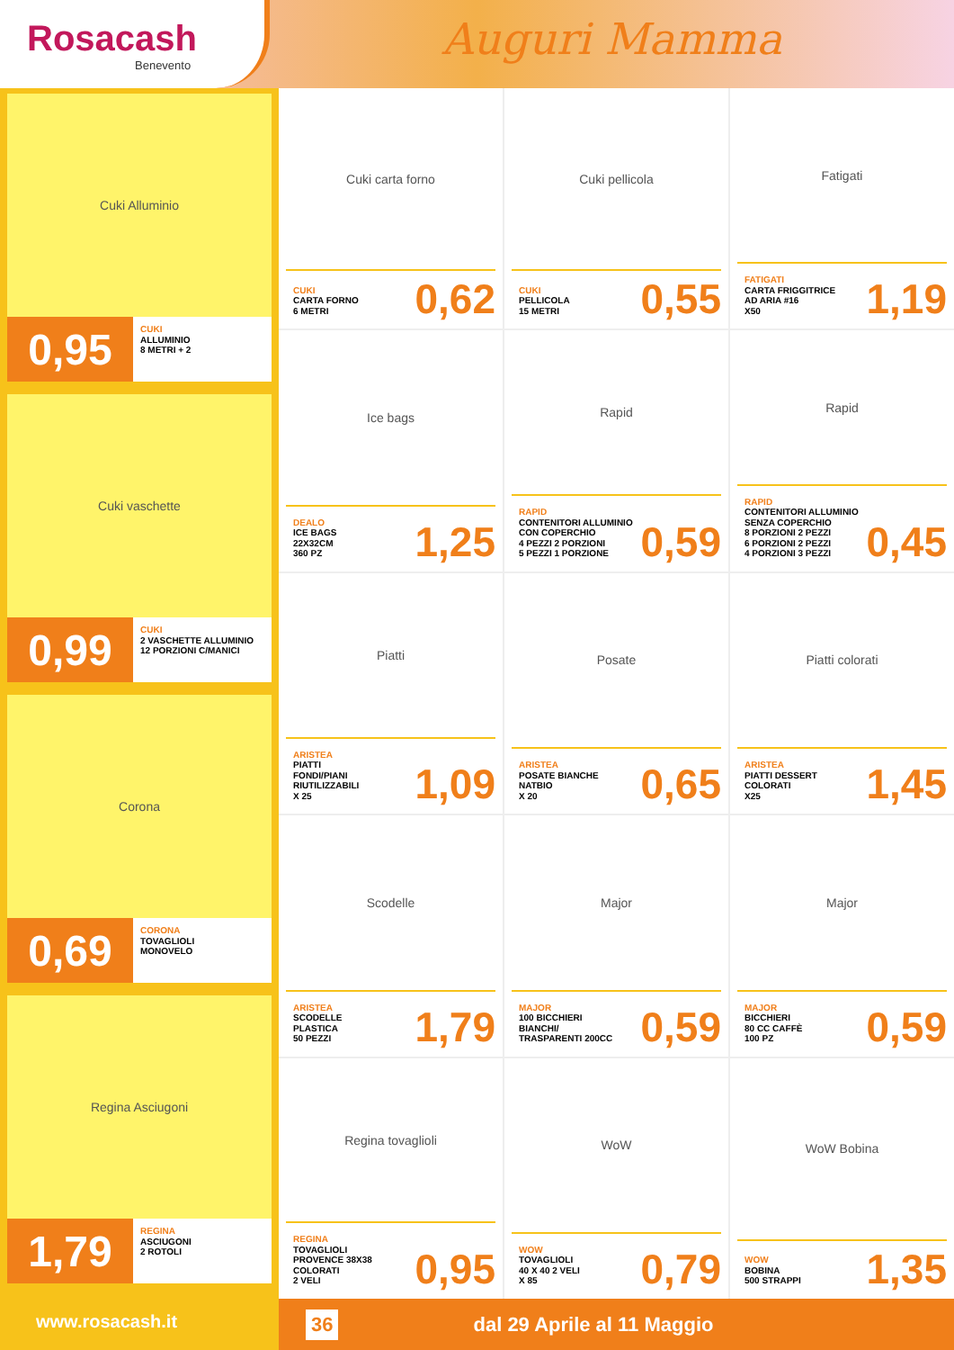Rosacash
Benevento
Auguri Mamma
Cuki Alluminio
0,95
CUKI
ALLUMINIO
8 METRI + 2
Cuki vaschette
0,99
CUKI
2 VASCHETTE ALLUMINIO
12 PORZIONI C/MANICI
Corona
0,69
CORONA
TOVAGLIOLI
MONOVELO
Regina Asciugoni
1,79
REGINA
ASCIUGONI
2 ROTOLI
Cuki carta forno
CUKI
CARTA FORNO
6 METRI
0,62
Cuki pellicola
CUKI
PELLICOLA
15 METRI
0,55
Fatigati
FATIGATI
CARTA FRIGGITRICE
AD ARIA #16
X50
1,19
Ice bags
DEALO
ICE BAGS
22X32CM
360 PZ
1,25
Rapid
RAPID
CONTENITORI ALLUMINIO
CON COPERCHIO
4 PEZZI 2 PORZIONI
5 PEZZI 1 PORZIONE
0,59
Rapid
RAPID
CONTENITORI ALLUMINIO
SENZA COPERCHIO
8 PORZIONI 2 PEZZI
6 PORZIONI 2 PEZZI
4 PORZIONI 3 PEZZI
0,45
Piatti
ARISTEA
PIATTI
FONDI/PIANI
RIUTILIZZABILI
X 25
1,09
Posate
ARISTEA
POSATE BIANCHE
NATBIO
X 20
0,65
Piatti colorati
ARISTEA
PIATTI DESSERT
COLORATI
X25
1,45
Scodelle
ARISTEA
SCODELLE
PLASTICA
50 PEZZI
1,79
Major
MAJOR
100 BICCHIERI
BIANCHI/
TRASPARENTI 200CC
0,59
Major
MAJOR
BICCHIERI
80 CC CAFFÈ
100 PZ
0,59
Regina tovaglioli
REGINA
TOVAGLIOLI
PROVENCE 38X38
COLORATI
2 VELI
0,95
WoW
WOW
TOVAGLIOLI
40 X 40 2 VELI
X 85
0,79
WoW Bobina
WOW
BOBINA
500 STRAPPI
1,35
www.rosacash.it
36 dal 29 Aprile al 11 Maggio